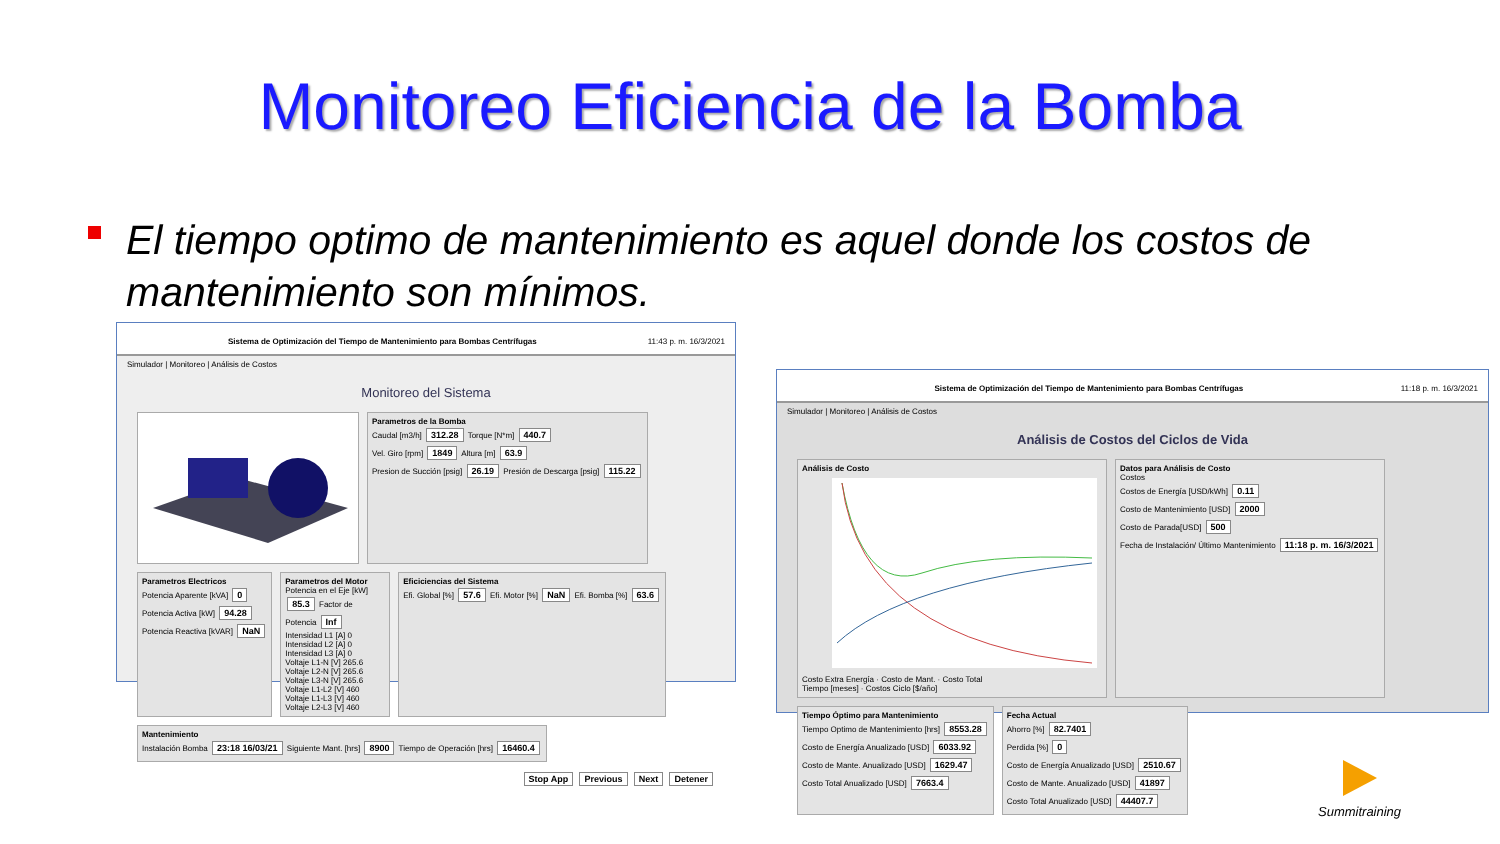Monitoreo Eficiencia de la Bomba
El tiempo optimo de mantenimiento es aquel donde los costos de mantenimiento son mínimos.
Sistema de Optimización del Tiempo de Mantenimiento para Bombas Centrífugas 11:43 p. m. 16/3/2021
Simulador | Monitoreo | Análisis de Costos
Monitoreo del Sistema
Parametros de la Bomba
Caudal [m3/h] 312.28 Torque [N*m] 440.7
Vel. Giro [rpm] 1849 Altura [m] 63.9
Presion de Succión [psig] 26.19 Presión de Descarga [psig] 115.22
Parametros Electricos
Potencia Aparente [kVA] 0
Potencia Activa [kW] 94.28
Potencia Reactiva [kVAR] NaN
Parametros del Motor
Potencia en el Eje [kW] 85.3 Factor de Potencia Inf
Intensidad L1 [A] 0 Intensidad L2 [A] 0 Intensidad L3 [A] 0
Voltaje L1-N [V] 265.6 Voltaje L2-N [V] 265.6 Voltaje L3-N [V] 265.6
Voltaje L1-L2 [V] 460 Voltaje L1-L3 [V] 460 Voltaje L2-L3 [V] 460
Eficiciencias del Sistema
Efi. Global [%] 57.6 Efi. Motor [%] NaN Efi. Bomba [%] 63.6
Mantenimiento
Instalación Bomba 23:18 16/03/21 Siguiente Mant. [hrs] 8900 Tiempo de Operación [hrs] 16460.4
Stop App Previous Next Detener
Sistema de Optimización del Tiempo de Mantenimiento para Bombas Centrífugas 11:18 p. m. 16/3/2021
Simulador | Monitoreo | Análisis de Costos
Análisis de Costos del Ciclos de Vida
Análisis de Costo
Costo Extra Energía · Costo de Mant. · Costo Total
Tiempo [meses] · Costos Ciclo [$/año]
Datos para Análisis de Costo
Costos
Costos de Energía [USD/kWh] 0.11
Costo de Mantenimiento [USD] 2000
Costo de Parada[USD] 500
Fecha de Instalación/ Último Mantenimiento 11:18 p. m. 16/3/2021
Tiempo Óptimo para Mantenimiento
Tiempo Optimo de Mantenimiento [hrs] 8553.28
Costo de Energía Anualizado [USD] 6033.92
Costo de Mante. Anualizado [USD] 1629.47
Costo Total Anualizado [USD] 7663.4
Fecha Actual
Ahorro [%] 82.7401
Perdida [%] 0
Costo de Energía Anualizado [USD] 2510.67
Costo de Mante. Anualizado [USD] 41897
Costo Total Anualizado [USD] 44407.7
Summitraining